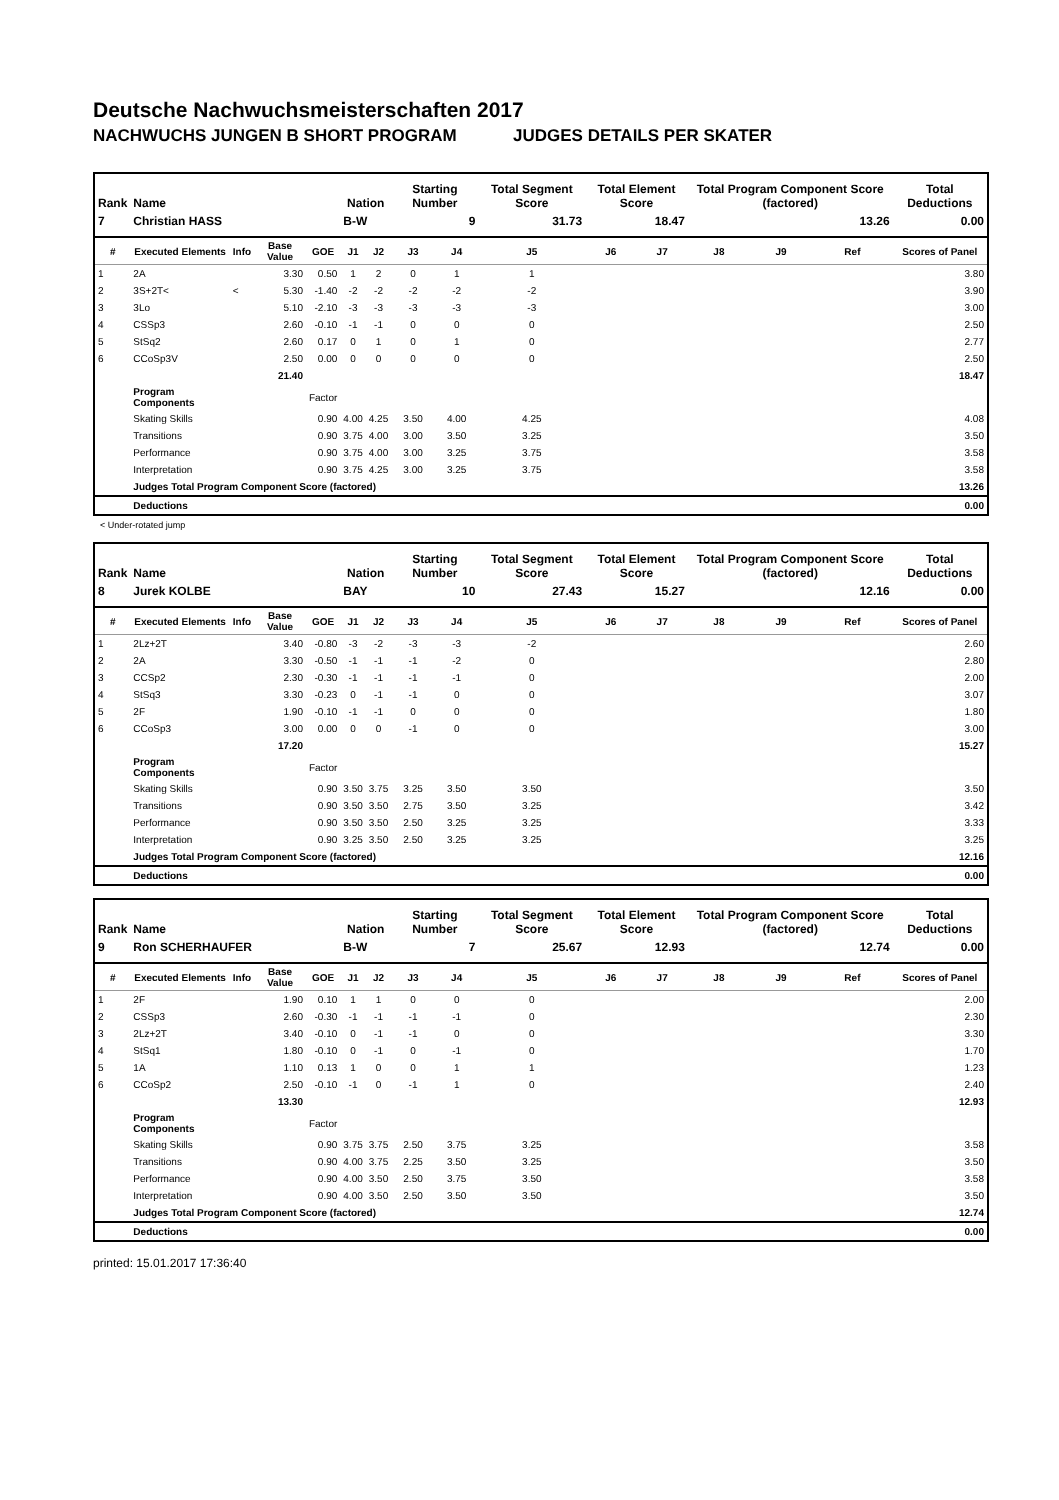Deutsche Nachwuchsmeisterschaften 2017
NACHWUCHS JUNGEN B SHORT PROGRAM JUDGES DETAILS PER SKATER
| Rank | Name | | | | Nation | | Starting Number | | Total Segment Score | Total Element Score | | Total Program Component Score (factored) | | | Total Deductions |
| --- | --- | --- | --- | --- | --- | --- | --- | --- | --- | --- | --- | --- | --- | --- | --- |
| 7 | Christian HASS | | | | B-W | | 9 | | 31.73 | 18.47 | | 13.26 | | | 0.00 |
| # | Executed Elements | Info | Base Value | GOE | J1 | J2 | J3 | J4 | J5 | J6 | J7 | J8 | J9 | Ref | Scores of Panel |
| 1 | 2A | | 3.30 | 0.50 | 1 | 2 | 0 | 1 | 1 | | | | | | 3.80 |
| 2 | 3S+2T< | < | 5.30 | -1.40 | -2 | -2 | -2 | -2 | -2 | | | | | | 3.90 |
| 3 | 3Lo | | 5.10 | -2.10 | -3 | -3 | -3 | -3 | -3 | | | | | | 3.00 |
| 4 | CSSp3 | | 2.60 | -0.10 | -1 | -1 | 0 | 0 | 0 | | | | | | 2.50 |
| 5 | StSq2 | | 2.60 | 0.17 | 0 | 1 | 0 | 1 | 0 | | | | | | 2.77 |
| 6 | CCoSp3V | | 2.50 | 0.00 | 0 | 0 | 0 | 0 | 0 | | | | | | 2.50 |
| | | | 21.40 | | | | | | | | | | | | 18.47 |
| | Program Components | | | Factor | | | | | | | | | | | |
| | Skating Skills | | | 0.90 | 4.00 | 4.25 | 3.50 | 4.00 | 4.25 | | | | | | 4.08 |
| | Transitions | | | 0.90 | 3.75 | 4.00 | 3.00 | 3.50 | 3.25 | | | | | | 3.50 |
| | Performance | | | 0.90 | 3.75 | 4.00 | 3.00 | 3.25 | 3.75 | | | | | | 3.58 |
| | Interpretation | | | 0.90 | 3.75 | 4.25 | 3.00 | 3.25 | 3.75 | | | | | | 3.58 |
| | Judges Total Program Component Score (factored) | | | | | | | | | | | | | | 13.26 |
| | Deductions | | | | | | | | | | | | | | 0.00 |
< Under-rotated jump
| Rank | Name | | | | Nation | | Starting Number | | Total Segment Score | Total Element Score | | Total Program Component Score (factored) | | | Total Deductions |
| --- | --- | --- | --- | --- | --- | --- | --- | --- | --- | --- | --- | --- | --- | --- | --- |
| 8 | Jurek KOLBE | | | | BAY | | 10 | | 27.43 | 15.27 | | 12.16 | | | 0.00 |
| # | Executed Elements | Info | Base Value | GOE | J1 | J2 | J3 | J4 | J5 | J6 | J7 | J8 | J9 | Ref | Scores of Panel |
| 1 | 2Lz+2T | | 3.40 | -0.80 | -3 | -2 | -3 | -3 | -2 | | | | | | 2.60 |
| 2 | 2A | | 3.30 | -0.50 | -1 | -1 | -1 | -2 | 0 | | | | | | 2.80 |
| 3 | CCSp2 | | 2.30 | -0.30 | -1 | -1 | -1 | -1 | 0 | | | | | | 2.00 |
| 4 | StSq3 | | 3.30 | -0.23 | 0 | -1 | -1 | 0 | 0 | | | | | | 3.07 |
| 5 | 2F | | 1.90 | -0.10 | -1 | -1 | 0 | 0 | 0 | | | | | | 1.80 |
| 6 | CCoSp3 | | 3.00 | 0.00 | 0 | 0 | -1 | 0 | 0 | | | | | | 3.00 |
| | | | 17.20 | | | | | | | | | | | | 15.27 |
| | Program Components | | | Factor | | | | | | | | | | | |
| | Skating Skills | | | 0.90 | 3.50 | 3.75 | 3.25 | 3.50 | 3.50 | | | | | | 3.50 |
| | Transitions | | | 0.90 | 3.50 | 3.50 | 2.75 | 3.50 | 3.25 | | | | | | 3.42 |
| | Performance | | | 0.90 | 3.50 | 3.50 | 2.50 | 3.25 | 3.25 | | | | | | 3.33 |
| | Interpretation | | | 0.90 | 3.25 | 3.50 | 2.50 | 3.25 | 3.25 | | | | | | 3.25 |
| | Judges Total Program Component Score (factored) | | | | | | | | | | | | | | 12.16 |
| | Deductions | | | | | | | | | | | | | | 0.00 |
| Rank | Name | | | | Nation | | Starting Number | | Total Segment Score | Total Element Score | | Total Program Component Score (factored) | | | Total Deductions |
| --- | --- | --- | --- | --- | --- | --- | --- | --- | --- | --- | --- | --- | --- | --- | --- |
| 9 | Ron SCHERHAUFER | | | | B-W | | 7 | | 25.67 | 12.93 | | 12.74 | | | 0.00 |
| # | Executed Elements | Info | Base Value | GOE | J1 | J2 | J3 | J4 | J5 | J6 | J7 | J8 | J9 | Ref | Scores of Panel |
| 1 | 2F | | 1.90 | 0.10 | 1 | 1 | 0 | 0 | 0 | | | | | | 2.00 |
| 2 | CSSp3 | | 2.60 | -0.30 | -1 | -1 | -1 | -1 | 0 | | | | | | 2.30 |
| 3 | 2Lz+2T | | 3.40 | -0.10 | 0 | -1 | -1 | 0 | 0 | | | | | | 3.30 |
| 4 | StSq1 | | 1.80 | -0.10 | 0 | -1 | 0 | -1 | 0 | | | | | | 1.70 |
| 5 | 1A | | 1.10 | 0.13 | 1 | 0 | 0 | 1 | 1 | | | | | | 1.23 |
| 6 | CCoSp2 | | 2.50 | -0.10 | -1 | 0 | -1 | 1 | 0 | | | | | | 2.40 |
| | | | 13.30 | | | | | | | | | | | | 12.93 |
| | Program Components | | | Factor | | | | | | | | | | | |
| | Skating Skills | | | 0.90 | 3.75 | 3.75 | 2.50 | 3.75 | 3.25 | | | | | | 3.58 |
| | Transitions | | | 0.90 | 4.00 | 3.75 | 2.25 | 3.50 | 3.25 | | | | | | 3.50 |
| | Performance | | | 0.90 | 4.00 | 3.50 | 2.50 | 3.75 | 3.50 | | | | | | 3.58 |
| | Interpretation | | | 0.90 | 4.00 | 3.50 | 2.50 | 3.50 | 3.50 | | | | | | 3.50 |
| | Judges Total Program Component Score (factored) | | | | | | | | | | | | | | 12.74 |
| | Deductions | | | | | | | | | | | | | | 0.00 |
printed: 15.01.2017 17:36:40